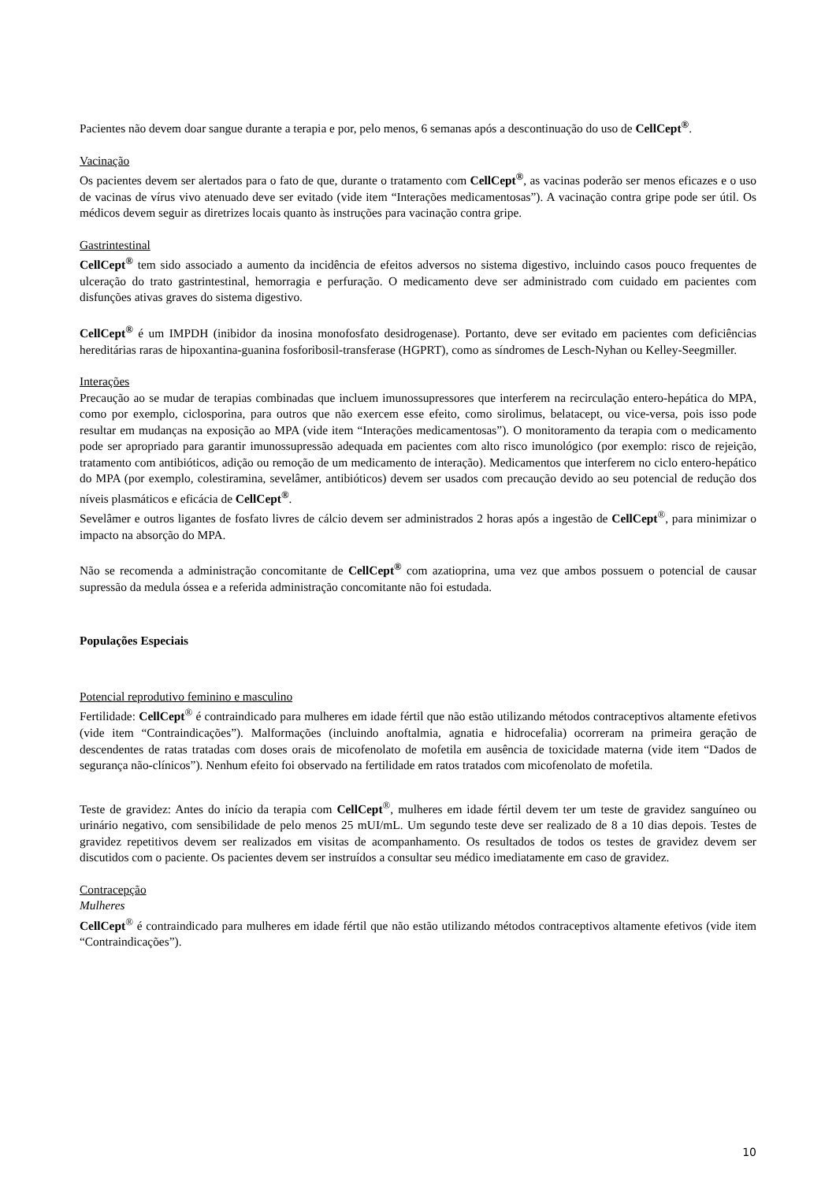Pacientes não devem doar sangue durante a terapia e por, pelo menos, 6 semanas após a descontinuação do uso de CellCept<sup>®</sup>.
Vacinação
Os pacientes devem ser alertados para o fato de que, durante o tratamento com CellCept<sup>®</sup>, as vacinas poderão ser menos eficazes e o uso de vacinas de vírus vivo atenuado deve ser evitado (vide item “Interações medicamentosas”). A vacinação contra gripe pode ser útil. Os médicos devem seguir as diretrizes locais quanto às instruções para vacinação contra gripe.
Gastrintestinal
CellCept<sup>®</sup> tem sido associado a aumento da incidência de efeitos adversos no sistema digestivo, incluindo casos pouco frequentes de ulceração do trato gastrintestinal, hemorragia e perfuração. O medicamento deve ser administrado com cuidado em pacientes com disfunções ativas graves do sistema digestivo.
CellCept<sup>®</sup> é um IMPDH (inibidor da inosina monofosfato desidrogenase). Portanto, deve ser evitado em pacientes com deficiências hereditárias raras de hipoxantina-guanina fosforibosil-transferase (HGPRT), como as síndromes de Lesch-Nyhan ou Kelley-Seegmiller.
Interações
Precaução ao se mudar de terapias combinadas que incluem imunossupressores que interferem na recirculação entero-hepática do MPA, como por exemplo, ciclosporina, para outros que não exercem esse efeito, como sirolimus, belatacept, ou vice-versa, pois isso pode resultar em mudanças na exposição ao MPA (vide item “Interações medicamentosas”). O monitoramento da terapia com o medicamento pode ser apropriado para garantir imunossupressão adequada em pacientes com alto risco imunológico (por exemplo: risco de rejeição, tratamento com antibióticos, adição ou remoção de um medicamento de interação). Medicamentos que interferem no ciclo entero-hepático do MPA (por exemplo, colestiramina, sevelâmer, antibióticos) devem ser usados com precaução devido ao seu potencial de redução dos níveis plasmáticos e eficácia de CellCept<sup>®</sup>.
Sevelâmer e outros ligantes de fosfato livres de cálcio devem ser administrados 2 horas após a ingestão de CellCept<sup>®</sup>, para minimizar o impacto na absorção do MPA.
Não se recomenda a administração concomitante de CellCept<sup>®</sup> com azatioprina, uma vez que ambos possuem o potencial de causar supressão da medula óssea e a referida administração concomitante não foi estudada.
Populações Especiais
Potencial reprodutivo feminino e masculino
Fertilidade: CellCept<sup>®</sup> é contraindicado para mulheres em idade fértil que não estão utilizando métodos contraceptivos altamente efetivos (vide item “Contraindicações”). Malformações (incluindo anoftalmia, agnatia e hidrocefalia) ocorreram na primeira geração de descendentes de ratas tratadas com doses orais de micofenolato de mofetila em ausência de toxicidade materna (vide item “Dados de segurança não-clínicos”). Nenhum efeito foi observado na fertilidade em ratos tratados com micofenolato de mofetila.
Teste de gravidez: Antes do início da terapia com CellCept<sup>®</sup>, mulheres em idade fértil devem ter um teste de gravidez sanguíneo ou urinário negativo, com sensibilidade de pelo menos 25 mUI/mL. Um segundo teste deve ser realizado de 8 a 10 dias depois. Testes de gravidez repetitivos devem ser realizados em visitas de acompanhamento. Os resultados de todos os testes de gravidez devem ser discutidos com o paciente. Os pacientes devem ser instruídos a consultar seu médico imediatamente em caso de gravidez.
Contracepção
Mulheres
CellCept<sup>®</sup> é contraindicado para mulheres em idade fértil que não estão utilizando métodos contraceptivos altamente efetivos (vide item “Contraindicações”).
10